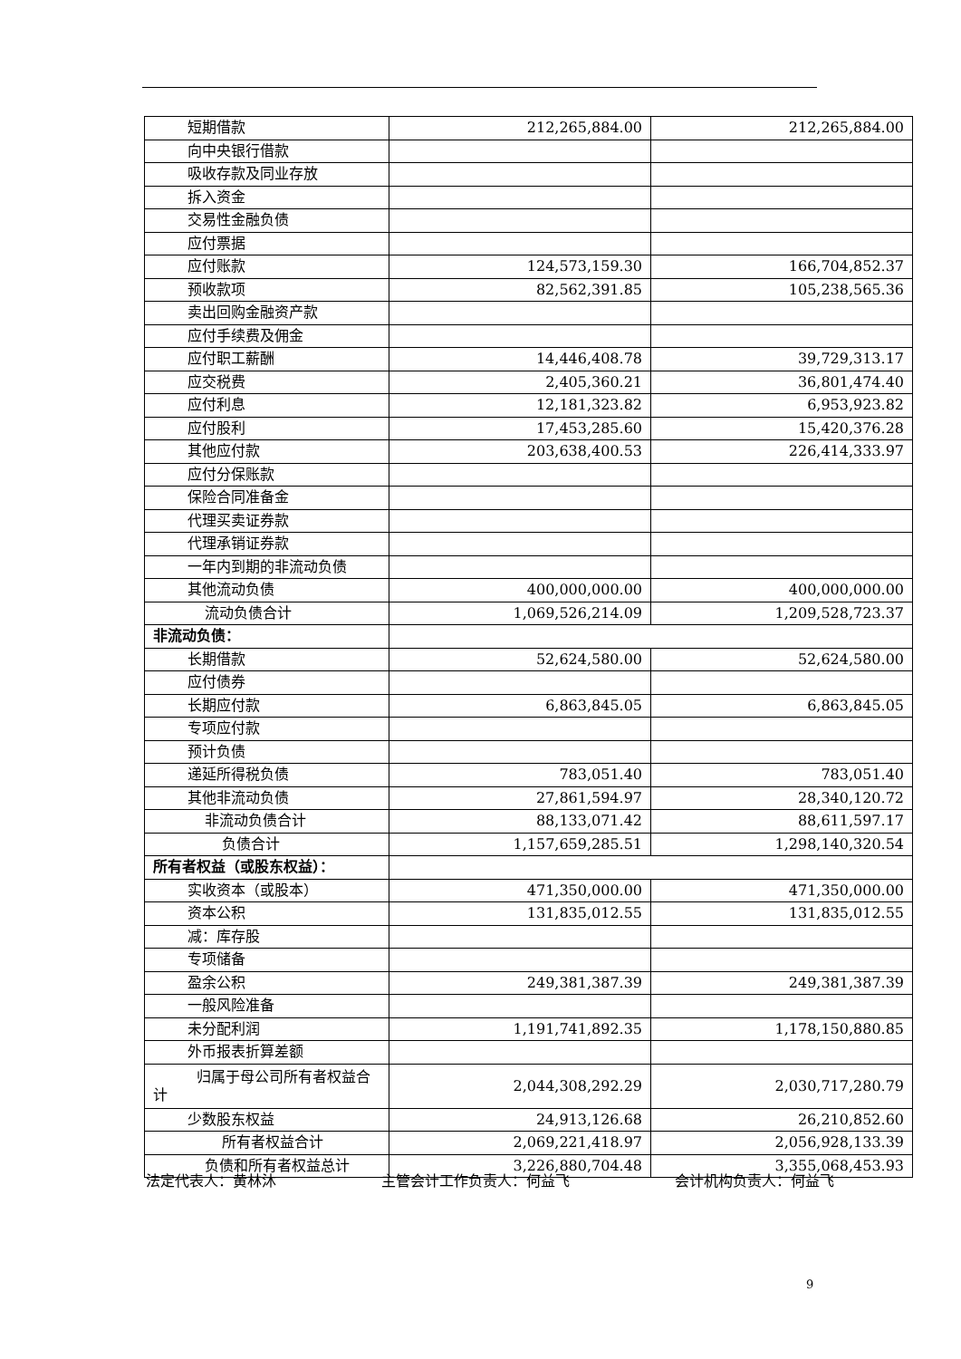| 短期借款 | 212,265,884.00 | 212,265,884.00 |
| 向中央银行借款 | | |
| 吸收存款及同业存放 | | |
| 拆入资金 | | |
| 交易性金融负债 | | |
| 应付票据 | | |
| 应付账款 | 124,573,159.30 | 166,704,852.37 |
| 预收款项 | 82,562,391.85 | 105,238,565.36 |
| 卖出回购金融资产款 | | |
| 应付手续费及佣金 | | |
| 应付职工薪酬 | 14,446,408.78 | 39,729,313.17 |
| 应交税费 | 2,405,360.21 | 36,801,474.40 |
| 应付利息 | 12,181,323.82 | 6,953,923.82 |
| 应付股利 | 17,453,285.60 | 15,420,376.28 |
| 其他应付款 | 203,638,400.53 | 226,414,333.97 |
| 应付分保账款 | | |
| 保险合同准备金 | | |
| 代理买卖证券款 | | |
| 代理承销证券款 | | |
| 一年内到期的非流动负债 | | |
| 其他流动负债 | 400,000,000.00 | 400,000,000.00 |
| 流动负债合计 | 1,069,526,214.09 | 1,209,528,723.37 |
| 非流动负债： | | |
| 长期借款 | 52,624,580.00 | 52,624,580.00 |
| 应付债券 | | |
| 长期应付款 | 6,863,845.05 | 6,863,845.05 |
| 专项应付款 | | |
| 预计负债 | | |
| 递延所得税负债 | 783,051.40 | 783,051.40 |
| 其他非流动负债 | 27,861,594.97 | 28,340,120.72 |
| 非流动负债合计 | 88,133,071.42 | 88,611,597.17 |
| 负债合计 | 1,157,659,285.51 | 1,298,140,320.54 |
| 所有者权益（或股东权益）： | | |
| 实收资本（或股本） | 471,350,000.00 | 471,350,000.00 |
| 资本公积 | 131,835,012.55 | 131,835,012.55 |
| 减：库存股 | | |
| 专项储备 | | |
| 盈余公积 | 249,381,387.39 | 249,381,387.39 |
| 一般风险准备 | | |
| 未分配利润 | 1,191,741,892.35 | 1,178,150,880.85 |
| 外币报表折算差额 | | |
| 归属于母公司所有者权益合计 | 2,044,308,292.29 | 2,030,717,280.79 |
| 少数股东权益 | 24,913,126.68 | 26,210,852.60 |
| 所有者权益合计 | 2,069,221,418.97 | 2,056,928,133.39 |
| 负债和所有者权益总计 | 3,226,880,704.48 | 3,355,068,453.93 |
法定代表人：黄林沐 主管会计工作负责人：何益飞 会计机构负责人：何益飞
9